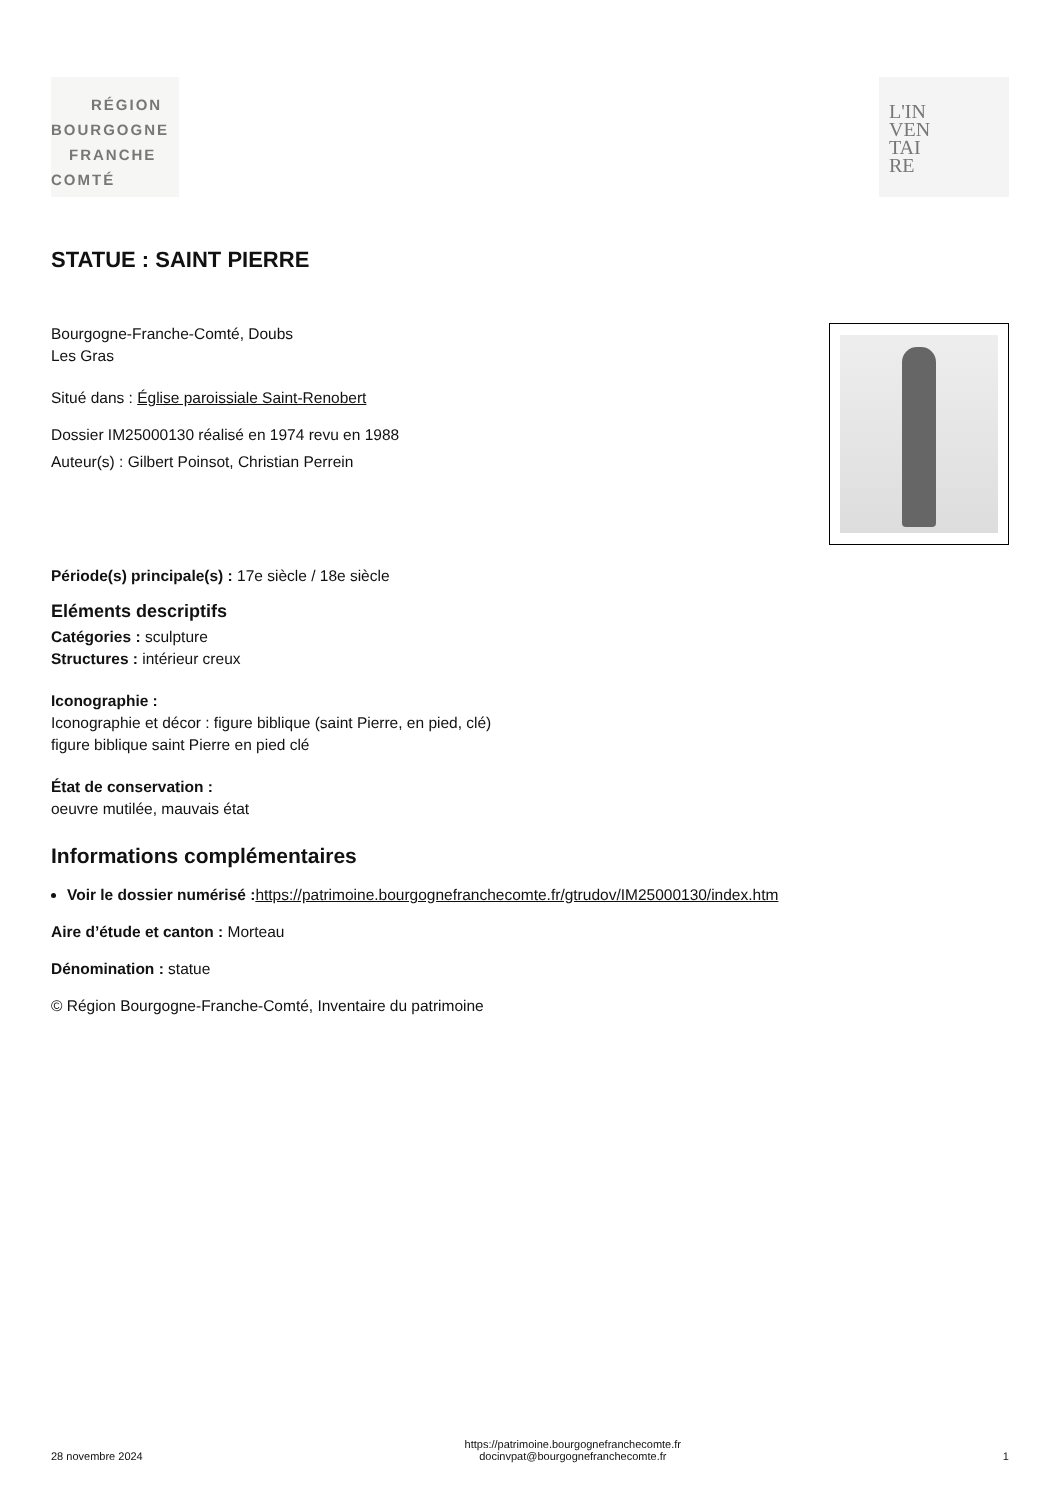RÉGION
BOURGOGNE
FRANCHE
COMTÉ
L'IN
VEN
TAI
RE
STATUE : SAINT PIERRE
Bourgogne-Franche-Comté, Doubs
Les Gras
Situé dans : Église paroissiale Saint-Renobert
Dossier IM25000130 réalisé en 1974 revu en 1988
Auteur(s) : Gilbert Poinsot, Christian Perrein
Période(s) principale(s) : 17e siècle / 18e siècle
Eléments descriptifs
Catégories : sculpture
Structures : intérieur creux
Iconographie :
Iconographie et décor : figure biblique (saint Pierre, en pied, clé)
figure biblique saint Pierre en pied clé
État de conservation :
oeuvre mutilée, mauvais état
Informations complémentaires
Voir le dossier numérisé : https://patrimoine.bourgognefranchecomte.fr/gtrudov/IM25000130/index.htm
Aire d’étude et canton : Morteau
Dénomination : statue
© Région Bourgogne-Franche-Comté, Inventaire du patrimoine
28 novembre 2024
https://patrimoine.bourgognefranchecomte.fr
docinvpat@bourgognefranchecomte.fr
1